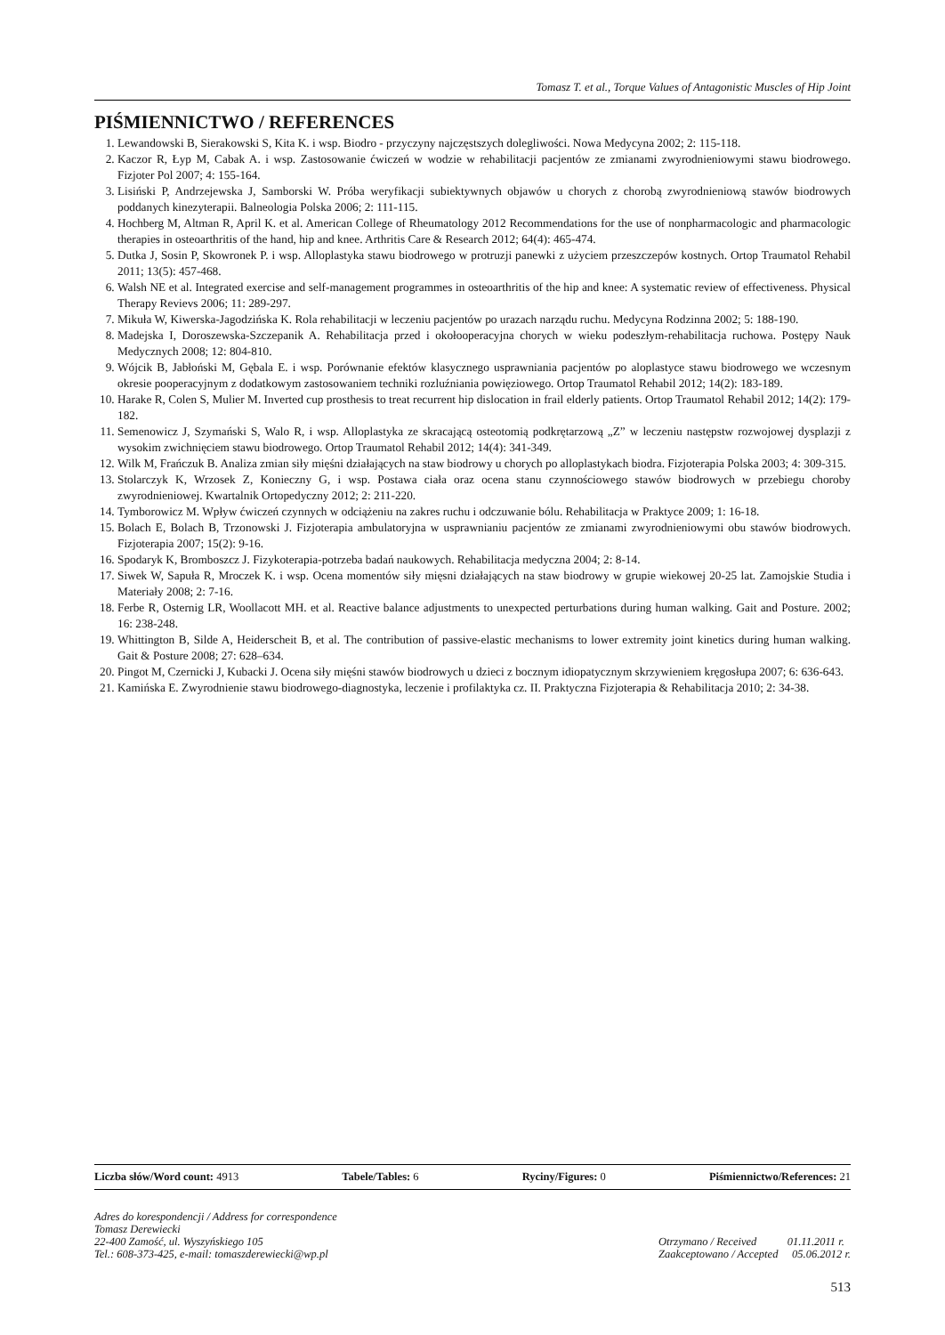Tomasz T. et al., Torque Values of Antagonistic Muscles of Hip Joint
PIŚMIENNICTWO / REFERENCES
1. Lewandowski B, Sierakowski S, Kita K. i wsp. Biodro - przyczyny najczęstszych dolegliwości. Nowa Medycyna 2002; 2: 115-118.
2. Kaczor R, Łyp M, Cabak A. i wsp. Zastosowanie ćwiczeń w wodzie w rehabilitacji pacjentów ze zmianami zwyrodnieniowymi stawu biodrowego. Fizjoter Pol 2007; 4: 155-164.
3. Lisiński P, Andrzejewska J, Samborski W. Próba weryfikacji subiektywnych objawów u chorych z chorobą zwyrodnieniową stawów biodrowych poddanych kinezyterapii. Balneologia Polska 2006; 2: 111-115.
4. Hochberg M, Altman R, April K. et al. American College of Rheumatology 2012 Recommendations for the use of nonpharmacologic and pharmacologic therapies in osteoarthritis of the hand, hip and knee. Arthritis Care & Research 2012; 64(4): 465-474.
5. Dutka J, Sosin P, Skowronek P. i wsp. Alloplastyka stawu biodrowego w protruzji panewki z użyciem przeszczepów kostnych. Ortop Traumatol Rehabil 2011; 13(5): 457-468.
6. Walsh NE et al. Integrated exercise and self-management programmes in osteoarthritis of the hip and knee: A systematic review of effectiveness. Physical Therapy Revievs 2006; 11: 289-297.
7. Mikuła W, Kiwerska-Jagodzińska K. Rola rehabilitacji w leczeniu pacjentów po urazach narządu ruchu. Medycyna Rodzinna 2002; 5: 188-190.
8. Madejska I, Doroszewska-Szczepanik A. Rehabilitacja przed i okołooperacyjna chorych w wieku podeszłym-rehabilitacja ruchowa. Postępy Nauk Medycznych 2008; 12: 804-810.
9. Wójcik B, Jabłoński M, Gębala E. i wsp. Porównanie efektów klasycznego usprawniania pacjentów po aloplastyce stawu biodrowego we wczesnym okresie pooperacyjnym z dodatkowym zastosowaniem techniki rozluźniania powięziowego. Ortop Traumatol Rehabil 2012; 14(2): 183-189.
10. Harake R, Colen S, Mulier M. Inverted cup prosthesis to treat recurrent hip dislocation in frail elderly patients. Ortop Traumatol Rehabil 2012; 14(2): 179-182.
11. Semenowicz J, Szymański S, Walo R, i wsp. Alloplastyka ze skracającą osteotomią podkrętarzową „Z” w leczeniu następstw rozwojowej dysplazji z wysokim zwichnięciem stawu biodrowego. Ortop Traumatol Rehabil 2012; 14(4): 341-349.
12. Wilk M, Frańczuk B. Analiza zmian siły mięśni działających na staw biodrowy u chorych po alloplastykach biodra. Fizjoterapia Polska 2003; 4: 309-315.
13. Stolarczyk K, Wrzosek Z, Konieczny G, i wsp. Postawa ciała oraz ocena stanu czynnościowego stawów biodrowych w przebiegu choroby zwyrodnieniowej. Kwartalnik Ortopedyczny 2012; 2: 211-220.
14. Tymborowicz M. Wpływ ćwiczeń czynnych w odciążeniu na zakres ruchu i odczuwanie bólu. Rehabilitacja w Praktyce 2009; 1: 16-18.
15. Bolach E, Bolach B, Trzonowski J. Fizjoterapia ambulatoryjna w usprawnianiu pacjentów ze zmianami zwyrodnieniowymi obu stawów biodrowych. Fizjoterapia 2007; 15(2): 9-16.
16. Spodaryk K, Bromboszcz J. Fizykoterapia-potrzeba badań naukowych. Rehabilitacja medyczna 2004; 2: 8-14.
17. Siwek W, Sapuła R, Mroczek K. i wsp. Ocena momentów siły mięsni działających na staw biodrowy w grupie wiekowej 20-25 lat. Zamojskie Studia i Materiały 2008; 2: 7-16.
18. Ferbe R, Osternig LR, Woollacott MH. et al. Reactive balance adjustments to unexpected perturbations during human walking. Gait and Posture. 2002; 16: 238-248.
19. Whittington B, Silde A, Heiderscheit B, et al. The contribution of passive-elastic mechanisms to lower extremity joint kinetics during human walking. Gait & Posture 2008; 27: 628–634.
20. Pingot M, Czernicki J, Kubacki J. Ocena siły mięśni stawów biodrowych u dzieci z bocznym idiopatycznym skrzywieniem kręgosłupa 2007; 6: 636-643.
21. Kamińska E. Zwyrodnienie stawu biodrowego-diagnostyka, leczenie i profilaktyka cz. II. Praktyczna Fizjoterapia & Rehabilitacja 2010; 2: 34-38.
Liczba słów/Word count: 4913 Tabele/Tables: 6 Ryciny/Figures: 0 Piśmiennictwo/References: 21
Adres do korespondencji / Address for correspondence
Tomasz Derewiecki
22-400 Zamość, ul. Wyszyńskiego 105
Tel.: 608-373-425, e-mail: tomaszderewiecki@wp.pl
Otrzymano / Received 01.11.2011 r.
Zaakceptowano / Accepted 05.06.2012 r.
513